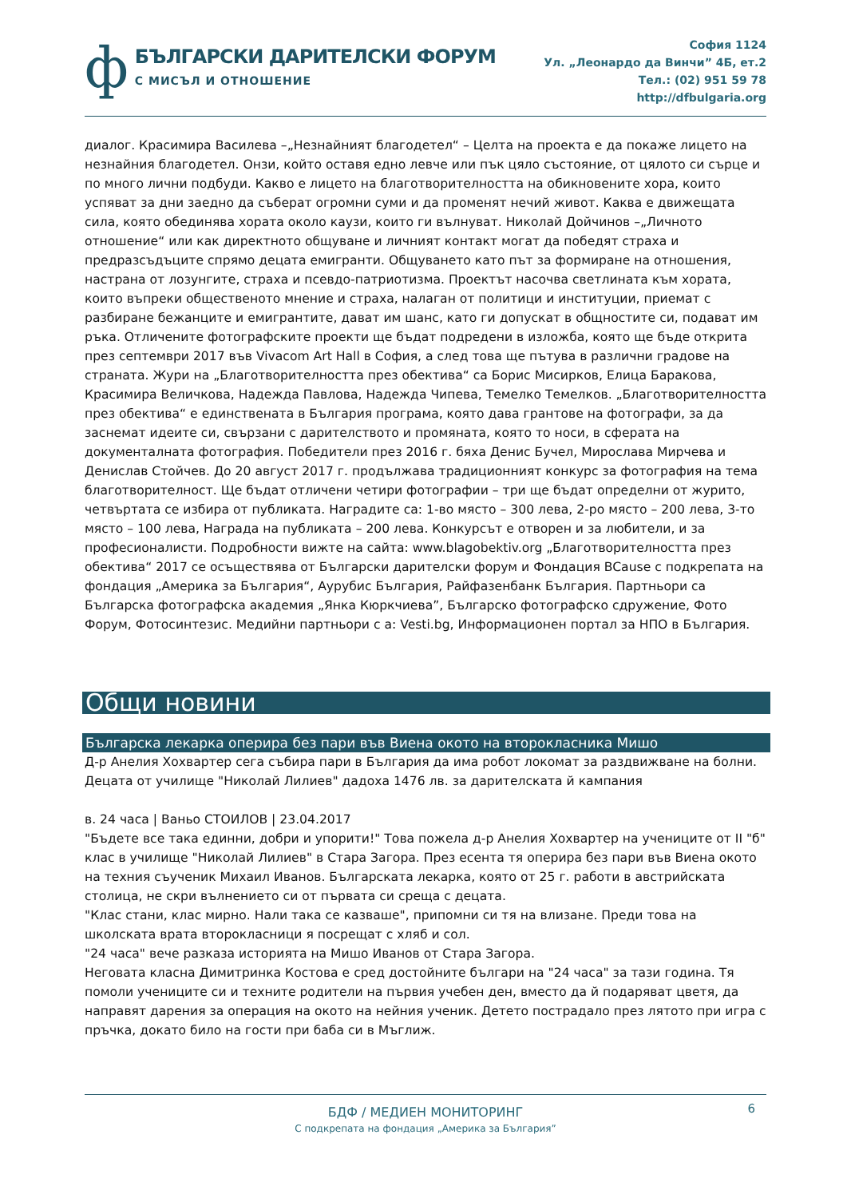ф
БЪЛГАРСКИ ДАРИТЕЛСКИ ФОРУМ
С МИСЪЛ И ОТНОШЕНИЕ
София 1124
Ул. „Леонардо да Винчи” 4Б, ет.2
Тел.: (02) 951 59 78
http://dfbulgaria.org
диалог. Красимира Василева –„Незнайният благодетел“ – Целта на проекта е да покаже лицето на незнайния благодетел. Онзи, който оставя едно левче или пък цяло състояние, от цялото си сърце и по много лични подбуди. Какво е лицето на благотворителността на обикновените хора, които успяват за дни заедно да съберат огромни суми и да променят нечий живот. Каква е движещата сила, която обединява хората около каузи, които ги вълнуват. Николай Дойчинов –„Личното отношение“ или как директното общуване и личният контакт могат да победят страха и предразсъдъците спрямо децата емигранти. Общуването като път за формиране на отношения, настрана от лозунгите, страха и псевдо-патриотизма. Проектът насочва светлината към хората, които въпреки общественото мнение и страха, налаган от политици и институции, приемат с разбиране бежанците и емигрантите, дават им шанс, като ги допускат в общностите си, подават им ръка. Отличените фотографските проекти ще бъдат подредени в изложба, която ще бъде открита през септември 2017 във Vivacom Art Hall в София, а след това ще пътува в различни градове на страната. Жури на „Благотворителността през обектива“ са Борис Мисирков, Елица Баракова, Красимира Величкова, Надежда Павлова, Надежда Чипева, Темелко Темелков. „Благотворителността през обектива“ е единствената в България програма, която дава грантове на фотографи, за да заснемат идеите си, свързани с дарителството и промяната, която то носи, в сферата на документалната фотография. Победители през 2016 г. бяха Денис Бучел, Мирослава Мирчева и Денислав Стойчев. До 20 август 2017 г. продължава традиционният конкурс за фотография на тема благотворителност. Ще бъдат отличени четири фотографии – три ще бъдат определни от журито, четвъртата се избира от публиката. Наградите са: 1-во място – 300 лева, 2-ро място – 200 лева, 3-то място – 100 лева, Награда на публиката – 200 лева. Конкурсът е отворен и за любители, и за професионалисти. Подробности вижте на сайта: www.blagobektiv.org „Благотворителността през обектива“ 2017 се осъществява от Български дарителски форум и Фондация BCause с подкрепата на фондация „Америка за България“, Аурубис България, Райфазенбанк България. Партньори са Българска фотографска академия „Янка Кюркчиева”, Българско фотографско сдружение, Фото Форум, Фотосинтезис. Медийни партньори с а: Vesti.bg, Информационен портал за НПО в България.
Общи новини
Българска лекарка оперира без пари във Виена окото на второкласника Мишо
Д-р Анелия Хохвартер сега събира пари в България да има робот локомат за раздвижване на болни. Децата от училище "Николай Лилиев" дадоха 1476 лв. за дарителската й кампания
в. 24 часа | Ваньо СТОИЛОВ | 23.04.2017
"Бъдете все така единни, добри и упорити!" Това пожела д-р Анелия Хохвартер на учениците от II "б" клас в училище "Николай Лилиев" в Стара Загора. През есента тя оперира без пари във Виена окото на техния съученик Михаил Иванов. Българската лекарка, която от 25 г. работи в австрийската столица, не скри вълнението си от първата си среща с децата.
"Клас стани, клас мирно. Нали така се казваше", припомни си тя на влизане. Преди това на школската врата второкласници я посрещат с хляб и сол.
"24 часа" вече разказа историята на Мишо Иванов от Стара Загора.
Неговата класна Димитринка Костова е сред достойните българи на "24 часа" за тази година. Тя помоли учениците си и техните родители на първия учебен ден, вместо да й подаряват цветя, да направят дарения за операция на окото на нейния ученик. Детето пострадало през лятото при игра с пръчка, докато било на гости при баба си в Мъглиж.
6
БДФ / МЕДИЕН МОНИТОРИНГ
С подкрепата на фондация „Америка за България”